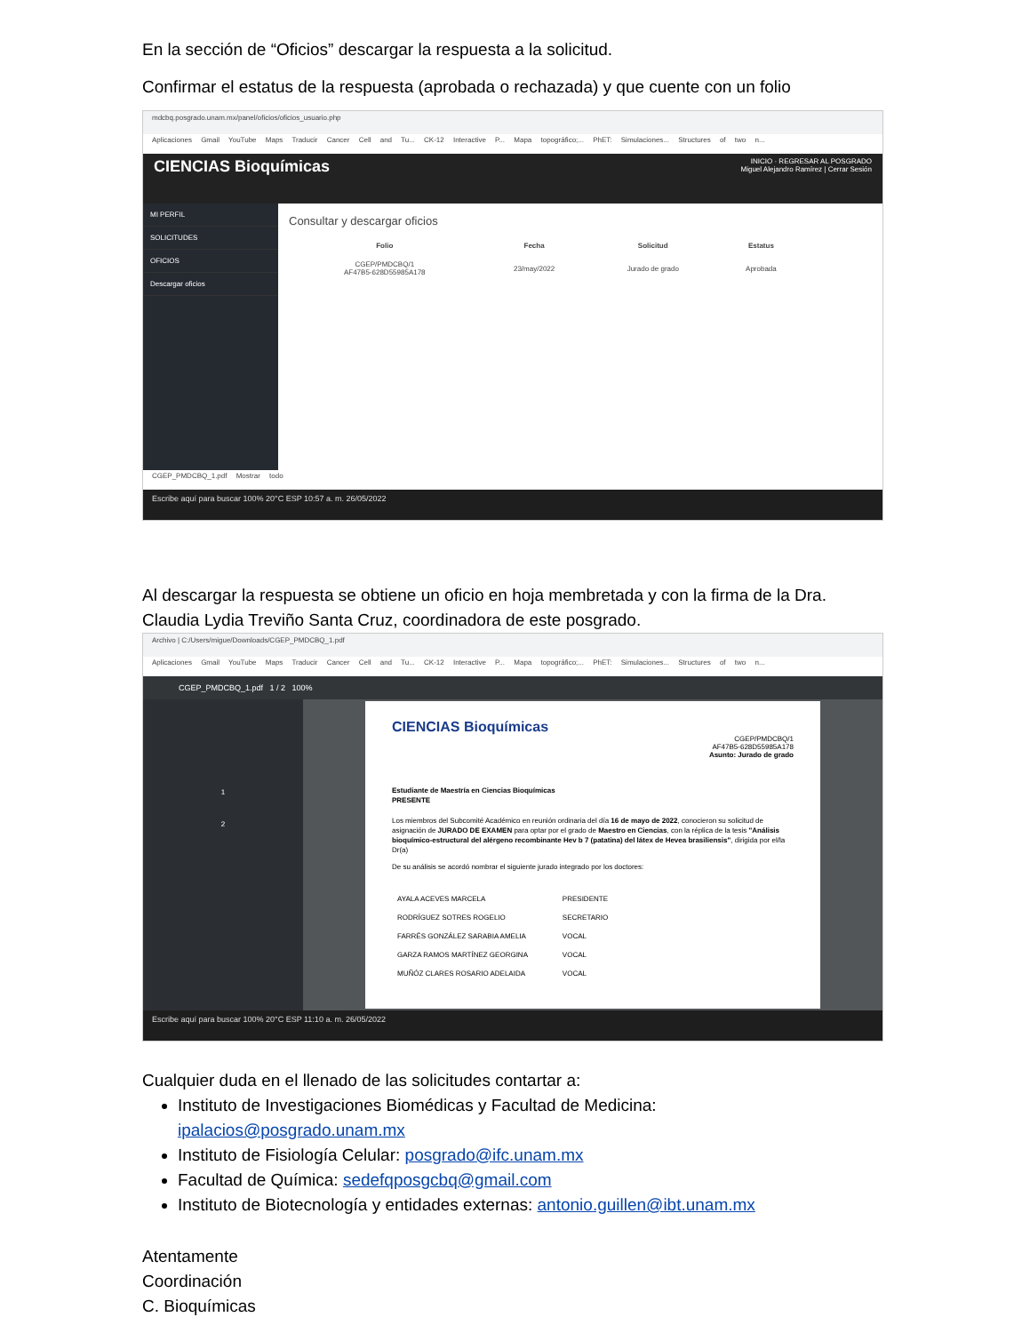En la sección de “Oficios” descargar la respuesta a la solicitud.
Confirmar el estatus de la respuesta (aprobada o rechazada) y que cuente con un folio
mdcbq.posgrado.unam.mx/panel/oficios/oficios_usuario.php
Aplicaciones Gmail YouTube Maps Traducir Cancer Cell and Tu... CK-12 Interactive P... Mapa topográfico;... PhET: Simulaciones... Structures of two n...
CIENCIAS Bioquímicas
INICIO · REGRESAR AL POSGRADO
Miguel Alejandro Ramírez | Cerrar Sesión
MI PERFIL
SOLICITUDES
OFICIOS
Descargar oficios
Consultar y descargar oficios
| Folio | Fecha | Solicitud | Estatus |
| --- | --- | --- | --- |
| CGEP/PMDCBQ/1 AF47B5-628D55985A178 | 23/may/2022 | Jurado de grado | Aprobada |
CGEP_PMDCBQ_1.pdf Mostrar todo
Escribe aquí para buscar 100% 20°C ESP 10:57 a. m. 26/05/2022
Al descargar la respuesta se obtiene un oficio en hoja membretada y con la firma de la Dra. Claudia Lydia Treviño Santa Cruz, coordinadora de este posgrado.
Archivo | C:/Users/migue/Downloads/CGEP_PMDCBQ_1.pdf
Aplicaciones Gmail YouTube Maps Traducir Cancer Cell and Tu... CK-12 Interactive P... Mapa topográfico;... PhET: Simulaciones... Structures of two n...
CGEP_PMDCBQ_1.pdf 1 / 2 100%
1
2
CIENCIAS Bioquímicas
CGEP/PMDCBQ/1
AF47B5-628D55985A178
Asunto: Jurado de grado
Estudiante de Maestría en Ciencias Bioquímicas
PRESENTE
Los miembros del Subcomité Académico en reunión ordinaria del día 16 de mayo de 2022, conocieron su solicitud de asignación de JURADO DE EXAMEN para optar por el grado de Maestro en Ciencias, con la réplica de la tesis "Análisis bioquímico-estructural del alérgeno recombinante Hev b 7 (patatina) del látex de Hevea brasiliensis", dirigida por el/la Dr(a)
De su análisis se acordó nombrar el siguiente jurado integrado por los doctores:
| AYALA ACEVES MARCELA | PRESIDENTE |
| RODRÍGUEZ SOTRES ROGELIO | SECRETARIO |
| FARRÉS GONZÁLEZ SARABIA AMELIA | VOCAL |
| GARZA RAMOS MARTÍNEZ GEORGINA | VOCAL |
| MUÑÓZ CLARES ROSARIO ADELAIDA | VOCAL |
Escribe aquí para buscar 100% 20°C ESP 11:10 a. m. 26/05/2022
Cualquier duda en el llenado de las solicitudes contartar a:
Instituto de Investigaciones Biomédicas y Facultad de Medicina: ipalacios@posgrado.unam.mx
Instituto de Fisiología Celular: posgrado@ifc.unam.mx
Facultad de Química: sedefqposgcbq@gmail.com
Instituto de Biotecnología y entidades externas: antonio.guillen@ibt.unam.mx
Atentamente
Coordinación
C. Bioquímicas